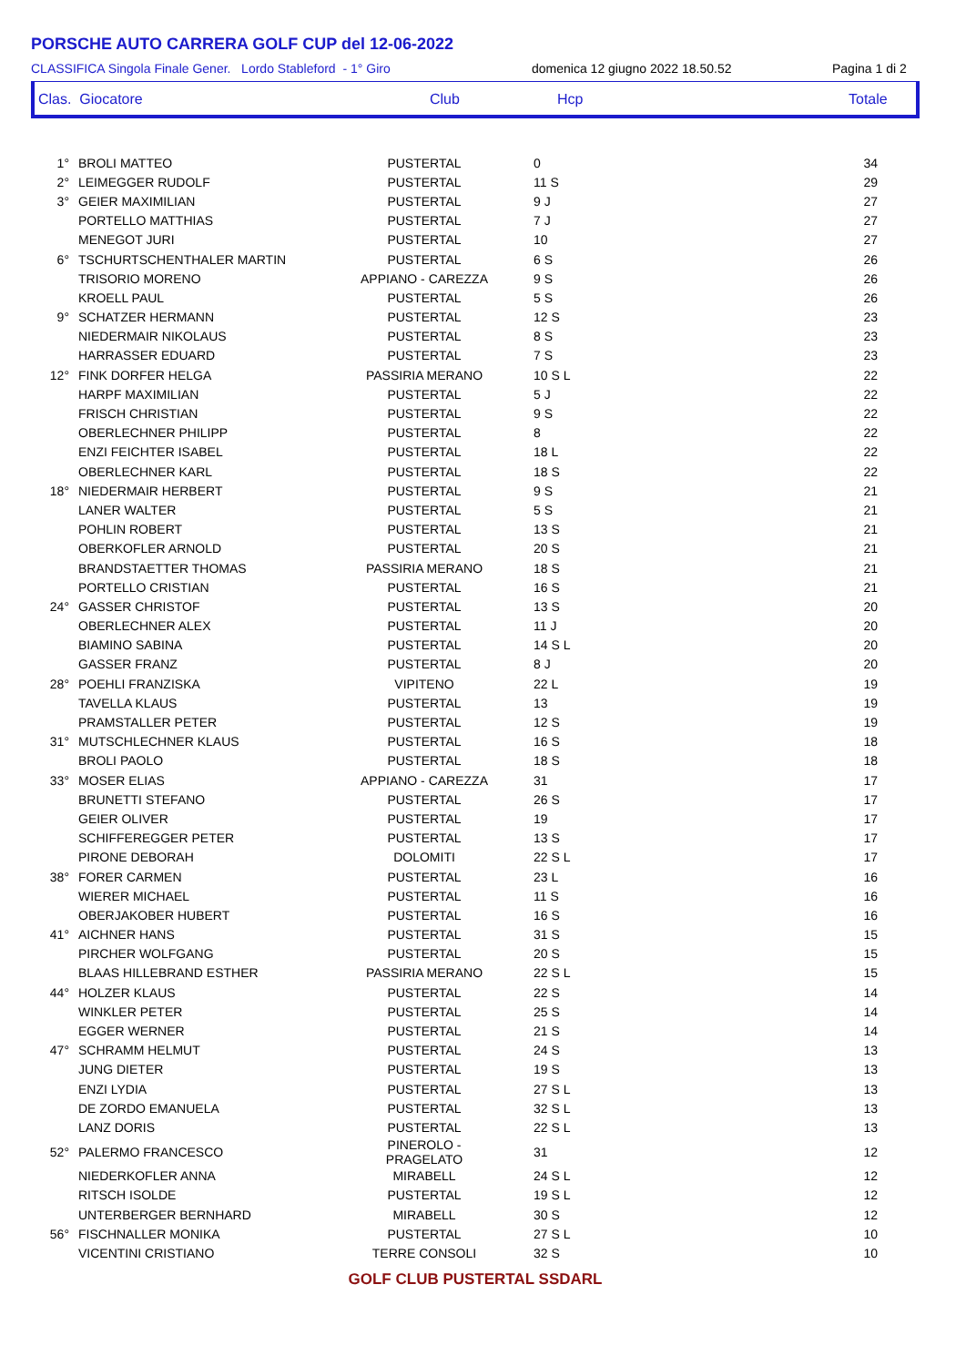PORSCHE AUTO CARRERA GOLF CUP del 12-06-2022
CLASSIFICA Singola Finale Gener. Lordo Stableford - 1° Giro domenica 12 giugno 2022 18.50.52 Pagina 1 di 2
Clas. Giocatore Club Hcp Totale
| 1° | BROLI MATTEO | PUSTERTAL | 0 | 34 |
| 2° | LEIMEGGER RUDOLF | PUSTERTAL | 11 S | 29 |
| 3° | GEIER MAXIMILIAN | PUSTERTAL | 9 J | 27 |
| | PORTELLO MATTHIAS | PUSTERTAL | 7 J | 27 |
| | MENEGOT JURI | PUSTERTAL | 10 | 27 |
| 6° | TSCHURTSCHENTHALER MARTIN | PUSTERTAL | 6 S | 26 |
| | TRISORIO MORENO | APPIANO - CAREZZA | 9 S | 26 |
| | KROELL PAUL | PUSTERTAL | 5 S | 26 |
| 9° | SCHATZER HERMANN | PUSTERTAL | 12 S | 23 |
| | NIEDERMAIR NIKOLAUS | PUSTERTAL | 8 S | 23 |
| | HARRASSER EDUARD | PUSTERTAL | 7 S | 23 |
| 12° | FINK DORFER HELGA | PASSIRIA MERANO | 10 S L | 22 |
| | HARPF MAXIMILIAN | PUSTERTAL | 5 J | 22 |
| | FRISCH CHRISTIAN | PUSTERTAL | 9 S | 22 |
| | OBERLECHNER PHILIPP | PUSTERTAL | 8 | 22 |
| | ENZI FEICHTER ISABEL | PUSTERTAL | 18 L | 22 |
| | OBERLECHNER KARL | PUSTERTAL | 18 S | 22 |
| 18° | NIEDERMAIR HERBERT | PUSTERTAL | 9 S | 21 |
| | LANER WALTER | PUSTERTAL | 5 S | 21 |
| | POHLIN ROBERT | PUSTERTAL | 13 S | 21 |
| | OBERKOFLER ARNOLD | PUSTERTAL | 20 S | 21 |
| | BRANDSTAETTER THOMAS | PASSIRIA MERANO | 18 S | 21 |
| | PORTELLO CRISTIAN | PUSTERTAL | 16 S | 21 |
| 24° | GASSER CHRISTOF | PUSTERTAL | 13 S | 20 |
| | OBERLECHNER ALEX | PUSTERTAL | 11 J | 20 |
| | BIAMINO SABINA | PUSTERTAL | 14 S L | 20 |
| | GASSER FRANZ | PUSTERTAL | 8 J | 20 |
| 28° | POEHLI FRANZISKA | VIPITENO | 22 L | 19 |
| | TAVELLA KLAUS | PUSTERTAL | 13 | 19 |
| | PRAMSTALLER PETER | PUSTERTAL | 12 S | 19 |
| 31° | MUTSCHLECHNER KLAUS | PUSTERTAL | 16 S | 18 |
| | BROLI PAOLO | PUSTERTAL | 18 S | 18 |
| 33° | MOSER ELIAS | APPIANO - CAREZZA | 31 | 17 |
| | BRUNETTI STEFANO | PUSTERTAL | 26 S | 17 |
| | GEIER OLIVER | PUSTERTAL | 19 | 17 |
| | SCHIFFEREGGER PETER | PUSTERTAL | 13 S | 17 |
| | PIRONE DEBORAH | DOLOMITI | 22 S L | 17 |
| 38° | FORER CARMEN | PUSTERTAL | 23 L | 16 |
| | WIERER MICHAEL | PUSTERTAL | 11 S | 16 |
| | OBERJAKOBER HUBERT | PUSTERTAL | 16 S | 16 |
| 41° | AICHNER HANS | PUSTERTAL | 31 S | 15 |
| | PIRCHER WOLFGANG | PUSTERTAL | 20 S | 15 |
| | BLAAS HILLEBRAND ESTHER | PASSIRIA MERANO | 22 S L | 15 |
| 44° | HOLZER KLAUS | PUSTERTAL | 22 S | 14 |
| | WINKLER PETER | PUSTERTAL | 25 S | 14 |
| | EGGER WERNER | PUSTERTAL | 21 S | 14 |
| 47° | SCHRAMM HELMUT | PUSTERTAL | 24 S | 13 |
| | JUNG DIETER | PUSTERTAL | 19 S | 13 |
| | ENZI LYDIA | PUSTERTAL | 27 S L | 13 |
| | DE ZORDO EMANUELA | PUSTERTAL | 32 S L | 13 |
| | LANZ DORIS | PUSTERTAL | 22 S L | 13 |
| 52° | PALERMO FRANCESCO | PINEROLO - PRAGELATO | 31 | 12 |
| | NIEDERKOFLER ANNA | MIRABELL | 24 S L | 12 |
| | RITSCH ISOLDE | PUSTERTAL | 19 S L | 12 |
| | UNTERBERGER BERNHARD | MIRABELL | 30 S | 12 |
| 56° | FISCHNALLER MONIKA | PUSTERTAL | 27 S L | 10 |
| | VICENTINI CRISTIANO | TERRE CONSOLI | 32 S | 10 |
GOLF CLUB PUSTERTAL SSDARL